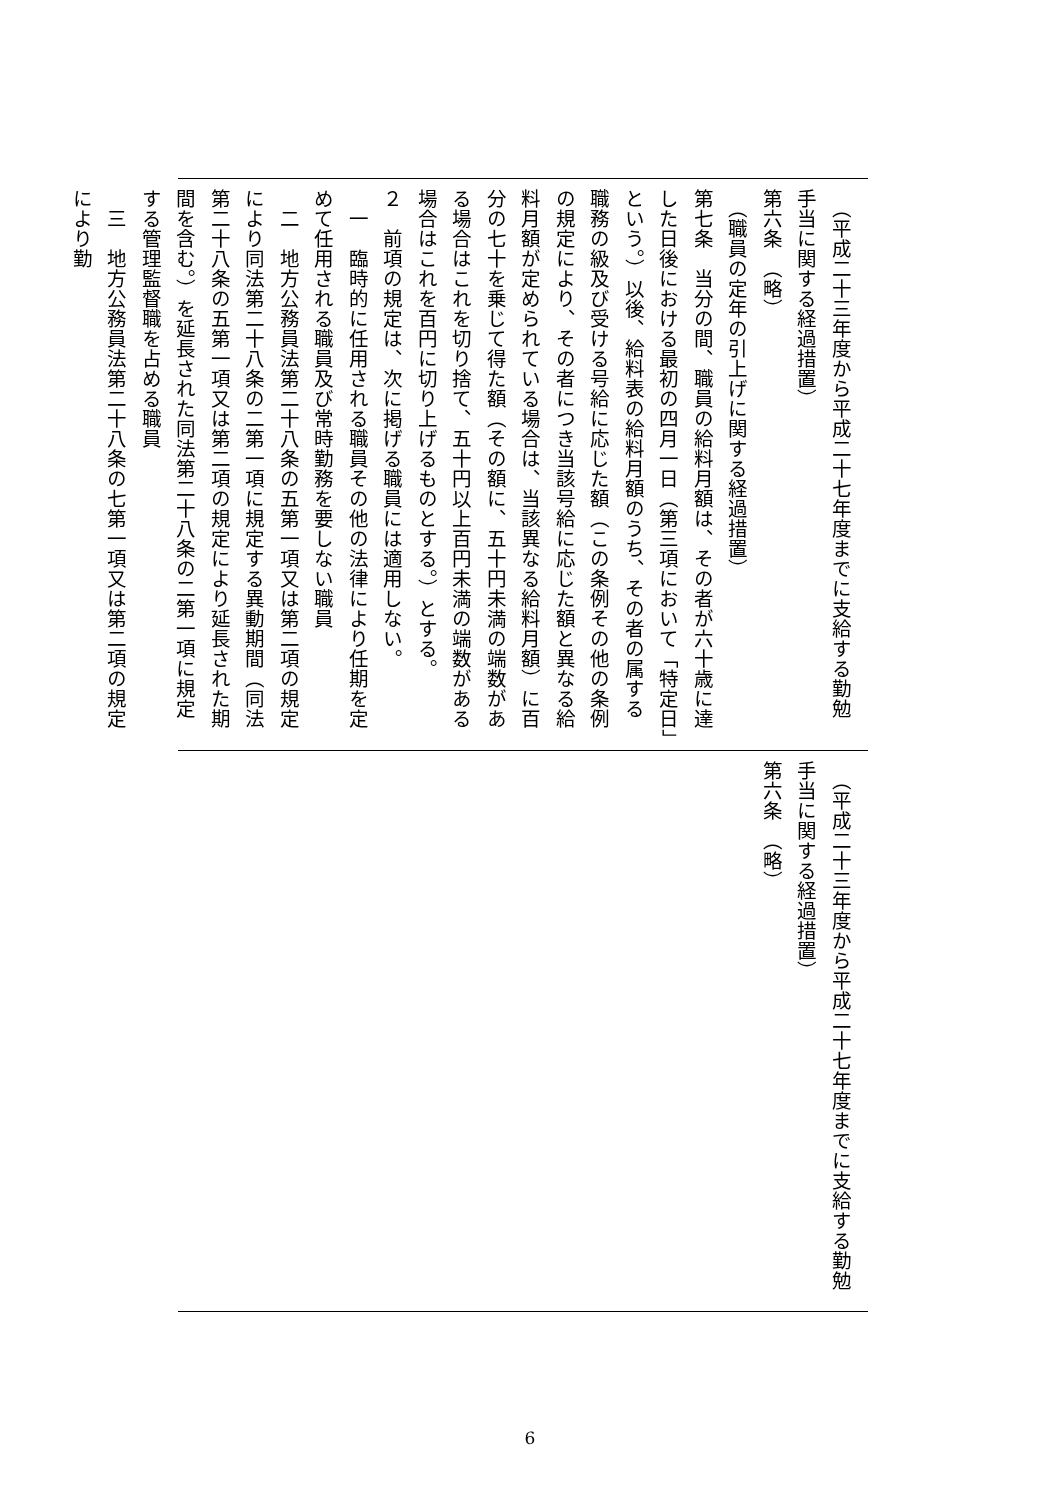（平成二十三年度から平成二十七年度までに支給する勤勉手当に関する経過措置）
第六条　（略）
　（職員の定年の引上げに関する経過措置）
第七条　当分の間、職員の給料月額は、その者が六十歳に達した日後における最初の四月一日（第三項において「特定日」という。）以後、給料表の給料月額のうち、その者の属する職務の級及び受ける号給に応じた額（この条例その他の条例の規定により、その者につき当該号給に応じた額と異なる給料月額が定められている場合は、当該異なる給料月額）に百分の七十を乗じて得た額（その額に、五十円未満の端数がある場合はこれを切り捨て、五十円以上百円未満の端数がある場合はこれを百円に切り上げるものとする。）とする。
２　前項の規定は、次に掲げる職員には適用しない。
　一　臨時的に任用される職員その他の法律により任期を定めて任用される職員及び常時勤務を要しない職員
　二　地方公務員法第二十八条の五第一項又は第二項の規定により同法第二十八条の二第一項に規定する異動期間（同法第二十八条の五第一項又は第二項の規定により延長された期間を含む。）を延長された同法第二十八条の二第一項に規定する管理監督職を占める職員
　三　地方公務員法第二十八条の七第一項又は第二項の規定により勤
　（平成二十三年度から平成二十七年度までに支給する勤勉手当に関する経過措置）
第六条　（略）
6